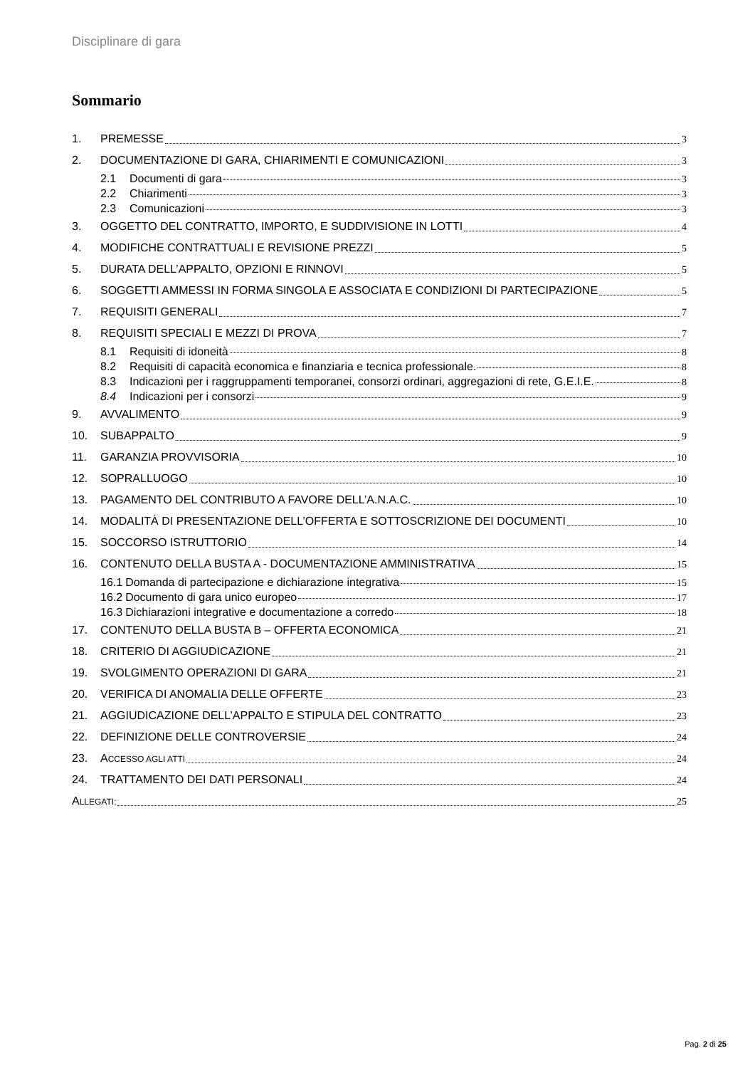Disciplinare di gara
Sommario
1. PREMESSE 3
2. DOCUMENTAZIONE DI GARA, CHIARIMENTI E COMUNICAZIONI 3
2.1 Documenti di gara 3
2.2 Chiarimenti 3
2.3 Comunicazioni 3
3. OGGETTO DEL CONTRATTO, IMPORTO, E SUDDIVISIONE IN LOTTI 4
4. MODIFICHE CONTRATTUALI E REVISIONE PREZZI 5
5. DURATA DELL’APPALTO, OPZIONI E RINNOVI 5
6. SOGGETTI AMMESSI IN FORMA SINGOLA E ASSOCIATA E CONDIZIONI DI PARTECIPAZIONE 5
7. REQUISITI GENERALI 7
8. REQUISITI SPECIALI E MEZZI DI PROVA 7
8.1 Requisiti di idoneità 8
8.2 Requisiti di capacità economica e finanziaria e tecnica professionale. 8
8.3 Indicazioni per i raggruppamenti temporanei, consorzi ordinari, aggregazioni di rete, G.E.I.E. 8
8.4 Indicazioni per i consorzi 9
9. AVVALIMENTO 9
10. SUBAPPALTO 9
11. GARANZIA PROVVISORIA 10
12. SOPRALLUOGO 10
13. PAGAMENTO DEL CONTRIBUTO A FAVORE DELL’A.N.A.C. 10
14. MODALITÀ DI PRESENTAZIONE DELL’OFFERTA E SOTTOSCRIZIONE DEI DOCUMENTI 10
15. SOCCORSO ISTRUTTORIO 14
16. CONTENUTO DELLA BUSTA A - DOCUMENTAZIONE AMMINISTRATIVA 15
16.1 Domanda di partecipazione e dichiarazione integrativa 15
16.2 Documento di gara unico europeo 17
16.3 Dichiarazioni integrative e documentazione a corredo 18
17. CONTENUTO DELLA BUSTA B – OFFERTA ECONOMICA 21
18. CRITERIO DI AGGIUDICAZIONE 21
19. SVOLGIMENTO OPERAZIONI DI GARA 21
20. VERIFICA DI ANOMALIA DELLE OFFERTE 23
21. AGGIUDICAZIONE DELL’APPALTO E STIPULA DEL CONTRATTO 23
22. DEFINIZIONE DELLE CONTROVERSIE 24
23. ACCESSO AGLI ATTI 24
24. TRATTAMENTO DEI DATI PERSONALI 24
ALLEGATI: 25
Pag. 2 di 25